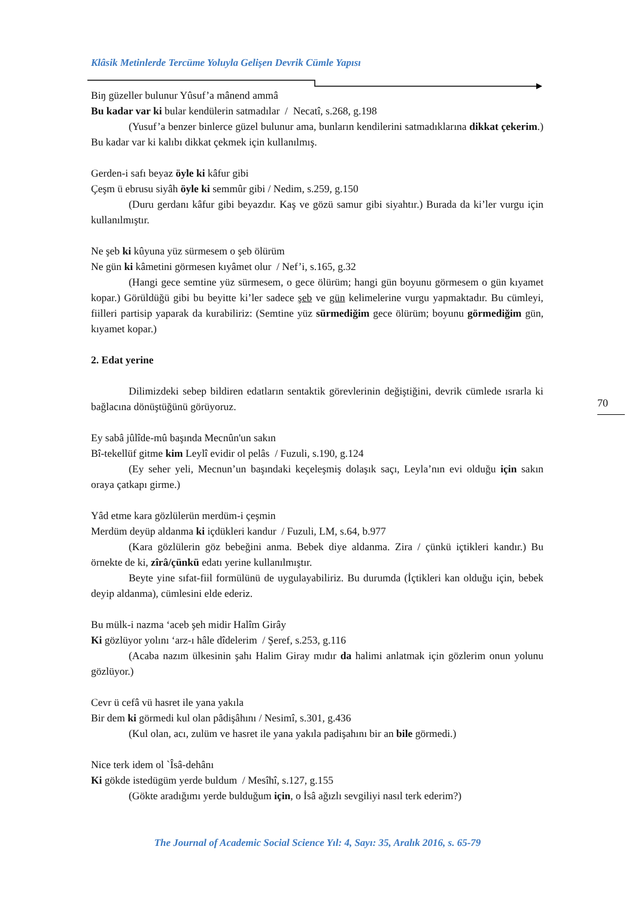Klâsik Metinlerde Tercüme Yoluyla Gelişen Devrik Cümle Yapısı
Biŋ güzeller bulunur Yûsuf’a mânend ammâ
Bu kadar var ki bular kendülerin satmadılar / Necatî, s.268, g.198
(Yusuf’a benzer binlerce güzel bulunur ama, bunların kendilerini satmadıklarına dikkat çekerim.) Bu kadar var ki kalıbı dikkat çekmek için kullanılmış.
Gerden-i safı beyaz öyle ki kâfur gibi
Çeşm ü ebrusu siyâh öyle ki semmûr gibi / Nedim, s.259, g.150
(Duru gerdanı kâfur gibi beyazdır. Kaş ve gözü samur gibi siyahtır.) Burada da ki’ler vurgu için kullanılmıştır.
Ne şeb ki kûyuna yüz sürmesem o şeb ölürüm
Ne gün ki kâmetini görmesen kıyâmet olur / Nef’i, s.165, g.32
(Hangi gece semtine yüz sürmesem, o gece ölürüm; hangi gün boyunu görmesem o gün kıyamet kopar.) Görüldüğü gibi bu beyitte ki’ler sadece şeb ve gün kelimelerine vurgu yapmaktadır. Bu cümleyi, fiilleri partisip yaparak da kurabiliriz: (Semtine yüz sürmediğim gece ölürüm; boyunu görmediğim gün, kıyamet kopar.)
2. Edat yerine
Dilimizdeki sebep bildiren edatların sentaktik görevlerinin değiştiğini, devrik cümlede ısrarla ki bağlacına dönüştüğünü görüyoruz.
Ey sabâ jûlîde-mû başında Mecnûn'un sakın
Bî-tekellüf gitme kim Leylî evidir ol pelâs / Fuzuli, s.190, g.124
(Ey seher yeli, Mecnun’un başındaki keçeleşmiş dolaşık saçı, Leyla’nın evi olduğu için sakın oraya çatkapı girme.)
Yâd etme kara gözlülerün merdüm-i çeşmin
Merdüm deyüp aldanma ki içdükleri kandur / Fuzuli, LM, s.64, b.977
(Kara gözlülerin göz bebeğini anma. Bebek diye aldanma. Zira / çünkü içtikleri kandır.) Bu örnekte de ki, zîrâ/çünkü edatı yerine kullanılmıştır.
Beyte yine sıfat-fiil formülünü de uygulayabiliriz. Bu durumda (İçtikleri kan olduğu için, bebek deyip aldanma), cümlesini elde ederiz.
Bu mülk-i nazma ‘aceb şeh midir Halîm Girây
Ki gözlüyor yolını ‘arz-ı hâle dîdelerim / Şeref, s.253, g.116
(Acaba nazım ülkesinin şahı Halim Giray mıdır da halimi anlatmak için gözlerim onun yolunu gözlüyor.)
Cevr ü cefâ vü hasret ile yana yakıla
Bir dem ki görmedi kul olan pâdişâhını / Nesimî, s.301, g.436
(Kul olan, acı, zulüm ve hasret ile yana yakıla padişahını bir an bile görmedi.)
Nice terk idem ol `Îsâ-dehânı
Ki gökde istedügüm yerde buldum / Mesîhî, s.127, g.155
(Gökte aradığımı yerde bulduğum için, o İsâ ağızlı sevgiliyi nasıl terk ederim?)
70
The Journal of Academic Social Science Yıl: 4, Sayı: 35, Aralık 2016, s. 65-79